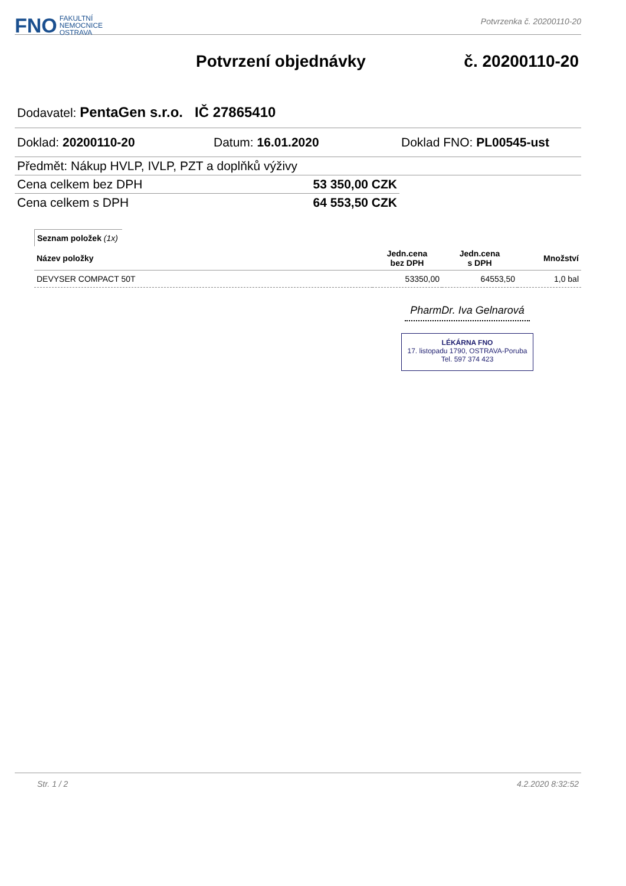FNO FAKULTNÍ
NEMOCNICE
OSTRAVA
Potvrzenka č. 20200110-20
Potvrzení objednávky č. 20200110-20
Dodavatel: PentaGen s.r.o. IČ 27865410
Doklad: 20200110-20 Datum: 16.01.2020 Doklad FNO: PL00545-ust
Předmět: Nákup HVLP, IVLP, PZT a doplňků výživy
Cena celkem bez DPH 53 350,00 CZK
Cena celkem s DPH 64 553,50 CZK
Seznam položek (1x)
| Název položky | Jedn.cena bez DPH | Jedn.cena s DPH | Množství |
| --- | --- | --- | --- |
| DEVYSER COMPACT 50T | 53350,00 | 64553,50 | 1,0 bal |
PharmDr. Iva Gelnarová
LÉKÁRNA FNO
17. listopadu 1790, OSTRAVA-Poruba
Tel. 597 374 423
Str. 1 / 2 4.2.2020 8:32:52